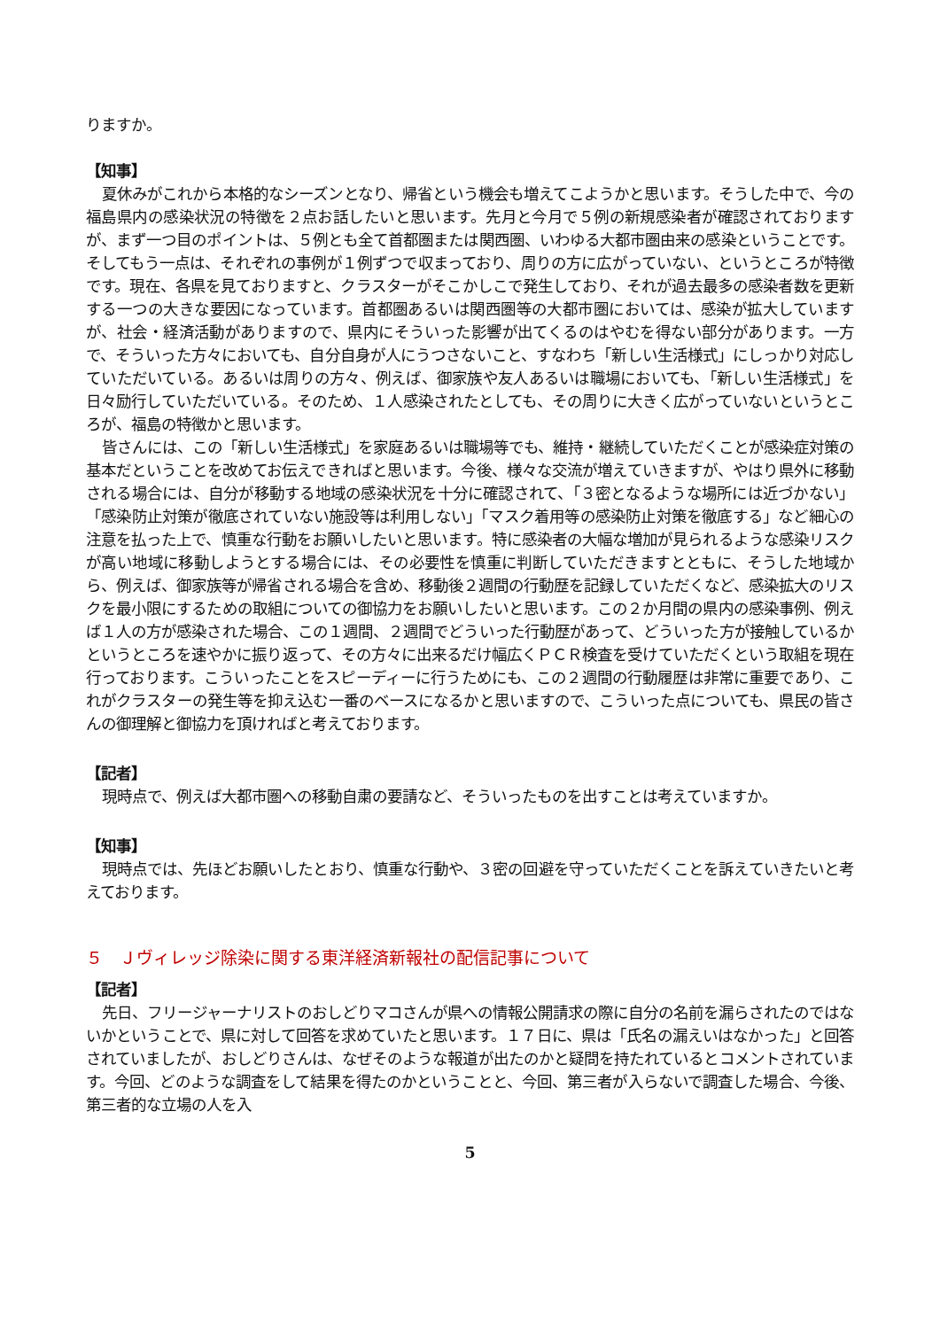りますか。
【知事】
夏休みがこれから本格的なシーズンとなり、帰省という機会も増えてこようかと思います。そうした中で、今の福島県内の感染状況の特徴を２点お話したいと思います。先月と今月で５例の新規感染者が確認されておりますが、まず一つ目のポイントは、５例とも全て首都圏または関西圏、いわゆる大都市圏由来の感染ということです。そしてもう一点は、それぞれの事例が１例ずつで収まっており、周りの方に広がっていない、というところが特徴です。現在、各県を見ておりますと、クラスターがそこかしこで発生しており、それが過去最多の感染者数を更新する一つの大きな要因になっています。首都圏あるいは関西圏等の大都市圏においては、感染が拡大していますが、社会・経済活動がありますので、県内にそういった影響が出てくるのはやむを得ない部分があります。一方で、そういった方々においても、自分自身が人にうつさないこと、すなわち「新しい生活様式」にしっかり対応していただいている。あるいは周りの方々、例えば、御家族や友人あるいは職場においても、「新しい生活様式」を日々励行していただいている。そのため、１人感染されたとしても、その周りに大きく広がっていないというところが、福島の特徴かと思います。
皆さんには、この「新しい生活様式」を家庭あるいは職場等でも、維持・継続していただくことが感染症対策の基本だということを改めてお伝えできればと思います。今後、様々な交流が増えていきますが、やはり県外に移動される場合には、自分が移動する地域の感染状況を十分に確認されて、「３密となるような場所には近づかない」「感染防止対策が徹底されていない施設等は利用しない」「マスク着用等の感染防止対策を徹底する」など細心の注意を払った上で、慎重な行動をお願いしたいと思います。特に感染者の大幅な増加が見られるような感染リスクが高い地域に移動しようとする場合には、その必要性を慎重に判断していただきますとともに、そうした地域から、例えば、御家族等が帰省される場合を含め、移動後２週間の行動歴を記録していただくなど、感染拡大のリスクを最小限にするための取組についての御協力をお願いしたいと思います。この２か月間の県内の感染事例、例えば１人の方が感染された場合、この１週間、２週間でどういった行動歴があって、どういった方が接触しているかというところを速やかに振り返って、その方々に出来るだけ幅広くＰＣＲ検査を受けていただくという取組を現在行っております。こういったことをスピーディーに行うためにも、この２週間の行動履歴は非常に重要であり、これがクラスターの発生等を抑え込む一番のベースになるかと思いますので、こういった点についても、県民の皆さんの御理解と御協力を頂ければと考えております。
【記者】
現時点で、例えば大都市圏への移動自粛の要請など、そういったものを出すことは考えていますか。
【知事】
現時点では、先ほどお願いしたとおり、慎重な行動や、３密の回避を守っていただくことを訴えていきたいと考えております。
５　Ｊヴィレッジ除染に関する東洋経済新報社の配信記事について
【記者】
先日、フリージャーナリストのおしどりマコさんが県への情報公開請求の際に自分の名前を漏らされたのではないかということで、県に対して回答を求めていたと思います。１７日に、県は「氏名の漏えいはなかった」と回答されていましたが、おしどりさんは、なぜそのような報道が出たのかと疑問を持たれているとコメントされています。今回、どのような調査をして結果を得たのかということと、今回、第三者が入らないで調査した場合、今後、第三者的な立場の人を入
5